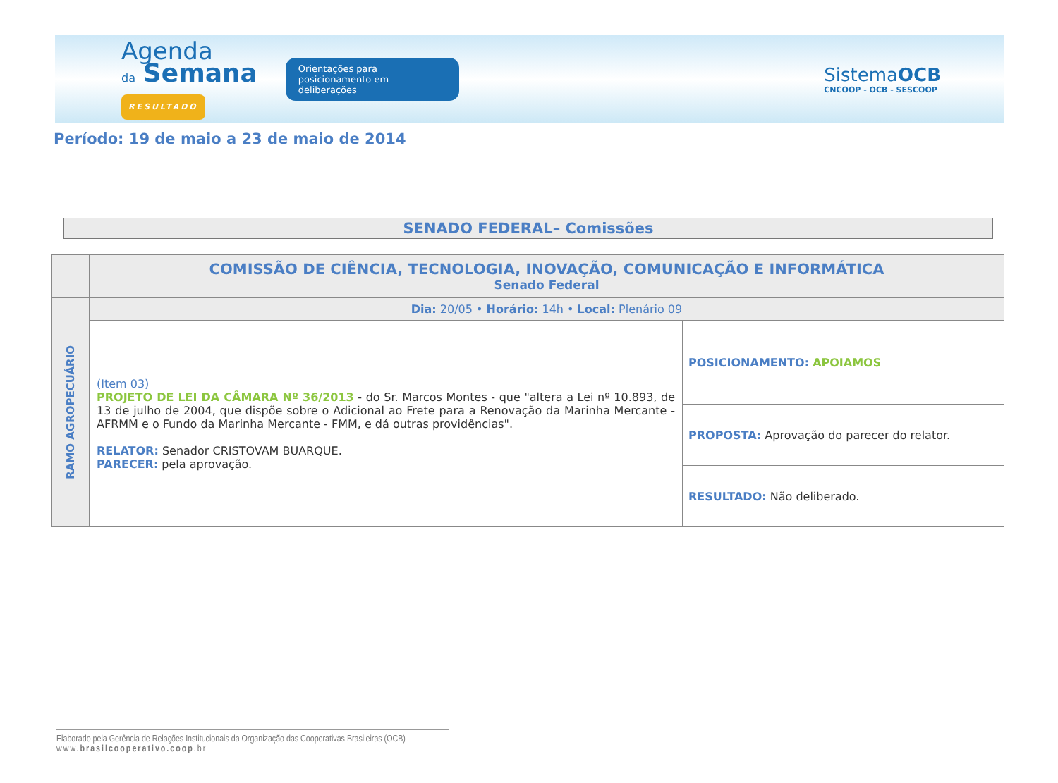Agenda
da Semana
RESULTADO
Orientações para posicionamento em deliberações
SistemaOCB
CNCOOP - OCB - SESCOOP
Período: 19 de maio a 23 de maio de 2014
SENADO FEDERAL– Comissões
| | COMISSÃO DE CIÊNCIA, TECNOLOGIA, INOVAÇÃO, COMUNICAÇÃO E INFORMÁTICA Senado Federal | |
| RAMO AGROPECUÁRIO | Dia: 20/05 • Horário: 14h • Local: Plenário 09 | |
| | (Item 03) PROJETO DE LEI DA CÂMARA Nº 36/2013 - do Sr. Marcos Montes - que "altera a Lei nº 10.893, de 13 de julho de 2004, que dispõe sobre o Adicional ao Frete para a Renovação da Marinha Mercante - AFRMM e o Fundo da Marinha Mercante - FMM, e dá outras providências". RELATOR: Senador CRISTOVAM BUARQUE. PARECER: pela aprovação. | POSICIONAMENTO: APOIAMOS |
| | | PROPOSTA: Aprovação do parecer do relator. |
| | | RESULTADO: Não deliberado. |
Elaborado pela Gerência de Relações Institucionais da Organização das Cooperativas Brasileiras (OCB)
www.brasilcooperativo.coop.br